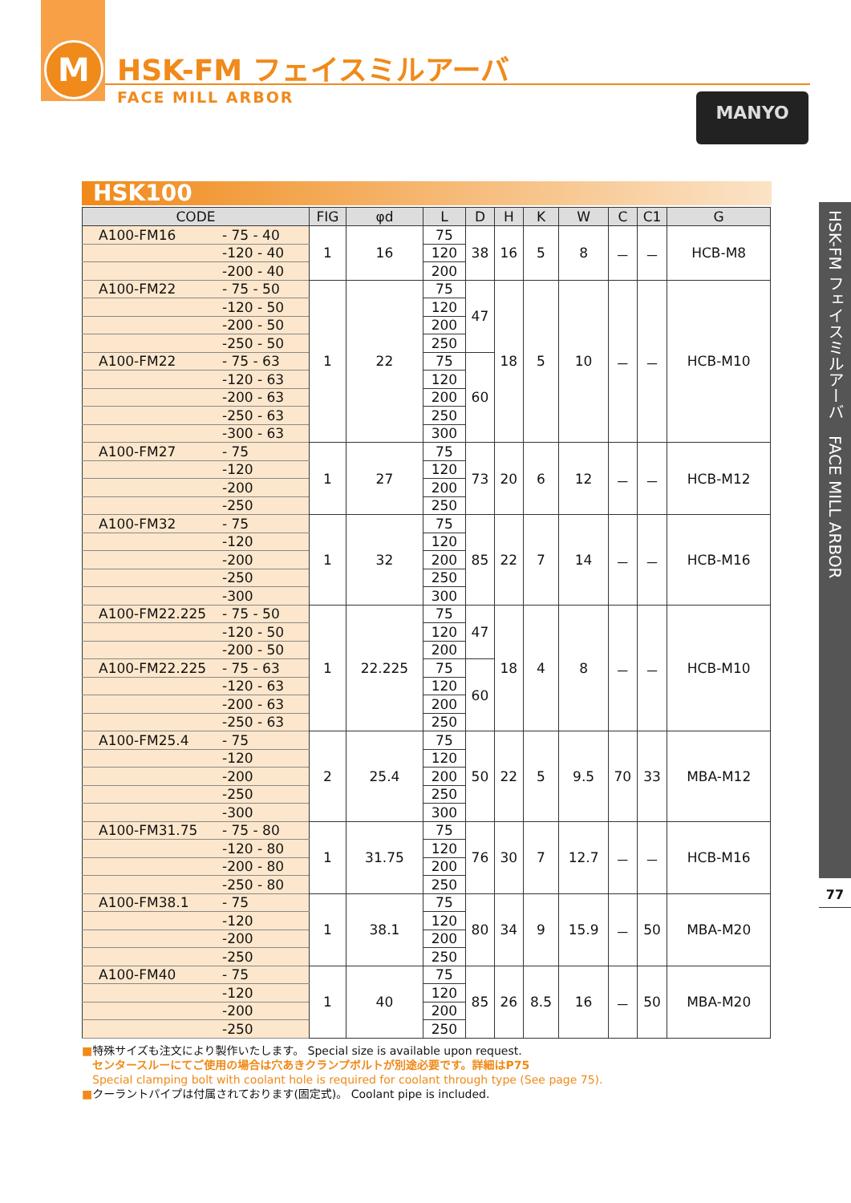M HSK-FM フェイスミルアーバ
FACE MILL ARBOR MANYO
HSK100
| CODE | FIG | φd | L | D | H | K | W | C | C1 | G |
| --- | --- | --- | --- | --- | --- | --- | --- | --- | --- | --- |
| A100-FM16 - 75 - 40 | 1 | 16 | 75 | 38 | 16 | 5 | 8 | － | － | HCB-M8 |
| -120 - 40 | | | 120 | | | | | | | |
| -200 - 40 | | | 200 | | | | | | | |
| A100-FM22 - 75 - 50 | 1 | 22 | 75 | 47 | 18 | 5 | 10 | － | － | HCB-M10 |
| -120 - 50 | | | 120 | | | | | | | |
| -200 - 50 | | | 200 | | | | | | | |
| -250 - 50 | | | 250 | | | | | | | |
| A100-FM22 - 75 - 63 | | | 75 | 60 | | | | | | |
| -120 - 63 | | | 120 | | | | | | | |
| -200 - 63 | | | 200 | | | | | | | |
| -250 - 63 | | | 250 | | | | | | | |
| -300 - 63 | | | 300 | | | | | | | |
| A100-FM27 - 75 | 1 | 27 | 75 | 73 | 20 | 6 | 12 | － | － | HCB-M12 |
| -120 | | | 120 | | | | | | | |
| -200 | | | 200 | | | | | | | |
| -250 | | | 250 | | | | | | | |
| A100-FM32 - 75 | 1 | 32 | 75 | 85 | 22 | 7 | 14 | － | － | HCB-M16 |
| -120 | | | 120 | | | | | | | |
| -200 | | | 200 | | | | | | | |
| -250 | | | 250 | | | | | | | |
| -300 | | | 300 | | | | | | | |
| A100-FM22.225 - 75 - 50 | 1 | 22.225 | 75 | 47 | 18 | 4 | 8 | － | － | HCB-M10 |
| -120 - 50 | | | 120 | | | | | | | |
| -200 - 50 | | | 200 | | | | | | | |
| A100-FM22.225 - 75 - 63 | | | 75 | 60 | | | | | | |
| -120 - 63 | | | 120 | | | | | | | |
| -200 - 63 | | | 200 | | | | | | | |
| -250 - 63 | | | 250 | | | | | | | |
| A100-FM25.4 - 75 | 2 | 25.4 | 75 | 50 | 22 | 5 | 9.5 | 70 | 33 | MBA-M12 |
| -120 | | | 120 | | | | | | | |
| -200 | | | 200 | | | | | | | |
| -250 | | | 250 | | | | | | | |
| -300 | | | 300 | | | | | | | |
| A100-FM31.75 - 75 - 80 | 1 | 31.75 | 75 | 76 | 30 | 7 | 12.7 | － | － | HCB-M16 |
| -120 - 80 | | | 120 | | | | | | | |
| -200 - 80 | | | 200 | | | | | | | |
| -250 - 80 | | | 250 | | | | | | | |
| A100-FM38.1 - 75 | 1 | 38.1 | 75 | 80 | 34 | 9 | 15.9 | － | 50 | MBA-M20 |
| -120 | | | 120 | | | | | | | |
| -200 | | | 200 | | | | | | | |
| -250 | | | 250 | | | | | | | |
| A100-FM40 - 75 | 1 | 40 | 75 | 85 | 26 | 8.5 | 16 | － | 50 | MBA-M20 |
| -120 | | | 120 | | | | | | | |
| -200 | | | 200 | | | | | | | |
| -250 | | | 250 | | | | | | | |
■特殊サイズも注文により製作いたします。 Special size is available upon request.
センタースルーにてご使用の場合は穴あきクランプボルトが別途必要です。詳細はP75
Special clamping bolt with coolant hole is required for coolant through type (See page 75).
■クーラントパイプは付属されております(固定式)。 Coolant pipe is included.
HSK-FM フェイスミルアーバ　FACE MILL ARBOR
77